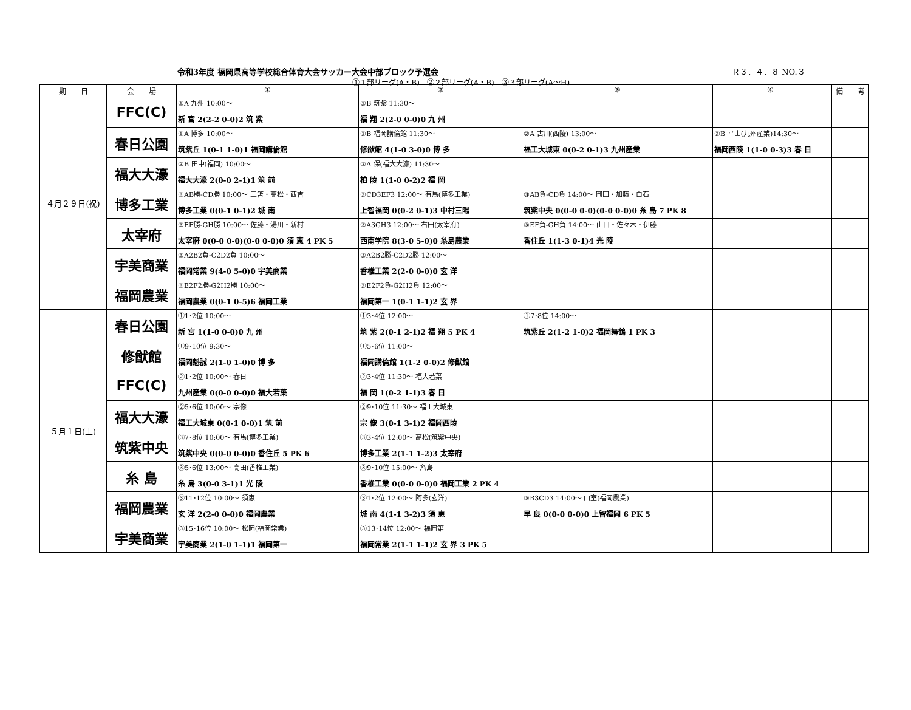令和3年度 福岡県高等学校総合体育大会サッカー大会中部ブロック予選会 Ｒ３．４．８ NO.３
①１部リーグ(A・B)　②２部リーグ(A・B)　③３部リーグ(A〜H)
| 期 日 | 会 場 | ① | ② | ③ | ④ | | 備 考 |
| --- | --- | --- | --- | --- | --- | --- | --- |
| ４月２９日(祝) | FFC(C) | ①A 九州 10:00〜 新 宮 2(2-2 0-0)2 筑 紫 | ①B 筑紫 11:30〜 福 翔 2(2-0 0-0)0 九 州 | | | | |
| | 春日公園 | ①A 博多 10:00〜 筑紫丘 1(0-1 1-0)1 福岡講倫館 | ①B 福岡講倫館 11:30〜 修猷館 4(1-0 3-0)0 博 多 | ②A 古川(西陵) 13:00〜 福工大城東 0(0-2 0-1)3 九州産業 | ②B 平山(九州産業)14:30〜 福岡西陵 1(1-0 0-3)3 春 日 | | |
| | 福大大濠 | ②B 田中(福岡) 10:00〜 福大大濠 2(0-0 2-1)1 筑 前 | ②A 保(福大大濠) 11:30〜 柏 陵 1(1-0 0-2)2 福 岡 | | | | |
| | 博多工業 | ③AB勝-CD勝 10:00〜 三笘・高松・西吉 博多工業 0(0-1 0-1)2 城 南 | ③CD3EF3 12:00〜 有馬(博多工業) 上智福岡 0(0-2 0-1)3 中村三陽 | ③AB負-CD負 14:00〜 岡田・加藤・白石 筑紫中央 0(0-0 0-0)(0-0 0-0)0 糸 島 7 PK 8 | | | |
| | 太宰府 | ③EF勝-GH勝 10:00〜 佐藤・湯川・新村 太宰府 0(0-0 0-0)(0-0 0-0)0 須 恵 4 PK 5 | ③A3GH3 12:00〜 右田(太宰府) 西南学院 8(3-0 5-0)0 糸島農業 | ③EF負-GH負 14:00〜 山口・佐々木・伊藤 香住丘 1(1-3 0-1)4 光 陵 | | | |
| | 宇美商業 | ③A2B2負-C2D2負 10:00〜 福岡常業 9(4-0 5-0)0 宇美商業 | ③A2B2勝-C2D2勝 12:00〜 香椎工業 2(2-0 0-0)0 玄 洋 | | | | |
| | 福岡農業 | ③E2F2勝-G2H2勝 10:00〜 福岡農業 0(0-1 0-5)6 福岡工業 | ③E2F2負-G2H2負 12:00〜 福岡第一 1(0-1 1-1)2 玄 界 | | | | |
| ５月１日(土) | 春日公園 | ①1･2位 10:00〜 新 宮 1(1-0 0-0)0 九 州 | ①3･4位 12:00〜 筑 紫 2(0-1 2-1)2 福 翔 5 PK 4 | ①7･8位 14:00〜 筑紫丘 2(1-2 1-0)2 福岡舞鶴 1 PK 3 | | | |
| | 修猷館 | ①9･10位 9:30〜 福岡魁誠 2(1-0 1-0)0 博 多 | ①5･6位 11:00〜 福岡講倫館 1(1-2 0-0)2 修猷館 | | | | |
| | FFC(C) | ②1･2位 10:00〜 春日 九州産業 0(0-0 0-0)0 福大若葉 | ②3･4位 11:30〜 福大若葉 福 岡 1(0-2 1-1)3 春 日 | | | | |
| | 福大大濠 | ②5･6位 10:00〜 宗像 福工大城東 0(0-1 0-0)1 筑 前 | ②9･10位 11:30〜 福工大城東 宗 像 3(0-1 3-1)2 福岡西陵 | | | | |
| | 筑紫中央 | ③7･8位 10:00〜 有馬(博多工業) 筑紫中央 0(0-0 0-0)0 香住丘 5 PK 6 | ③3･4位 12:00〜 高松(筑紫中央) 博多工業 2(1-1 1-2)3 太宰府 | | | | |
| | 糸 島 | ③5･6位 13:00〜 高田(香椎工業) 糸 島 3(0-0 3-1)1 光 陵 | ③9･10位 15:00〜 糸島 香椎工業 0(0-0 0-0)0 福岡工業 2 PK 4 | | | | |
| | 福岡農業 | ③11･12位 10:00〜 須恵 玄 洋 2(2-0 0-0)0 福岡農業 | ③1･2位 12:00〜 阿多(玄洋) 城 南 4(1-1 3-2)3 須 恵 | ③B3CD3 14:00〜 山室(福岡農業) 早 良 0(0-0 0-0)0 上智福岡 6 PK 5 | | | |
| | 宇美商業 | ③15･16位 10:00〜 松岡(福岡常業) 宇美商業 2(1-0 1-1)1 福岡第一 | ③13･14位 12:00〜 福岡第一 福岡常業 2(1-1 1-1)2 玄 界 3 PK 5 | | | | |